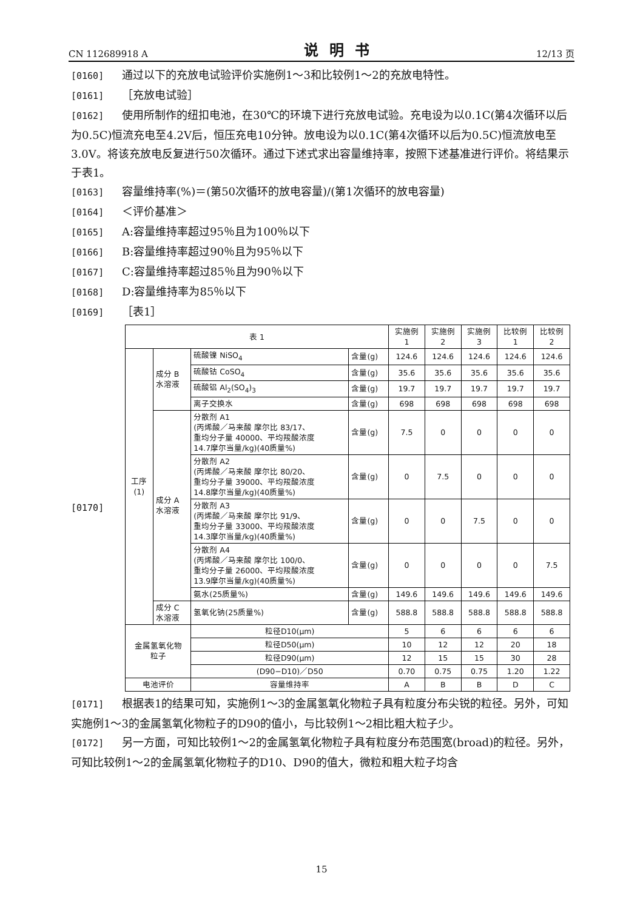CN 112689918 A 说明书 12/13 页
[0160] 通过以下的充放电试验评价实施例1～3和比较例1～2的充放电特性。
[0161] ［充放电试验］
[0162] 使用所制作的纽扣电池，在30℃的环境下进行充放电试验。充电设为以0.1C(第4次循环以后为0.5C)恒流充电至4.2V后，恒压充电10分钟。放电设为以0.1C(第4次循环以后为0.5C)恒流放电至3.0V。将该充放电反复进行50次循环。通过下述式求出容量维持率，按照下述基准进行评价。将结果示于表1。
[0163] 容量维持率(%)＝(第50次循环的放电容量)/(第1次循环的放电容量)
[0164] ＜评价基准＞
[0165] A:容量维持率超过95％且为100％以下
[0166] B:容量维持率超过90％且为95％以下
[0167] C:容量维持率超过85％且为90％以下
[0168] D:容量维持率为85％以下
[0169] ［表1］
[0170]
| 表 1 | | | | 实施例 1 | 实施例 2 | 实施例 3 | 比较例 1 | 比较例 2 |
| --- | --- | --- | --- | --- | --- | --- | --- | --- |
| 工序 (1) | 成分 B 水溶液 | 硫酸镍 NiSO<sub>4</sub> | 含量(g) | 124.6 | 124.6 | 124.6 | 124.6 | 124.6 |
| | | 硫酸钴 CoSO<sub>4</sub> | 含量(g) | 35.6 | 35.6 | 35.6 | 35.6 | 35.6 |
| | | 硫酸铝 Al<sub>2</sub>(SO<sub>4</sub>)<sub>3</sub> | 含量(g) | 19.7 | 19.7 | 19.7 | 19.7 | 19.7 |
| | | 离子交换水 | 含量(g) | 698 | 698 | 698 | 698 | 698 |
| | 成分 A 水溶液 | 分散剂 A1 (丙烯酸／马来酸 摩尔比 83/17、 重均分子量 40000、平均羧酸浓度 14.7摩尔当量/kg)(40质量%) | 含量(g) | 7.5 | 0 | 0 | 0 | 0 |
| | | 分散剂 A2 (丙烯酸／马来酸 摩尔比 80/20、 重均分子量 39000、平均羧酸浓度 14.8摩尔当量/kg)(40质量%) | 含量(g) | 0 | 7.5 | 0 | 0 | 0 |
| | | 分散剂 A3 (丙烯酸／马来酸 摩尔比 91/9、 重均分子量 33000、平均羧酸浓度 14.3摩尔当量/kg)(40质量%) | 含量(g) | 0 | 0 | 7.5 | 0 | 0 |
| | | 分散剂 A4 (丙烯酸／马来酸 摩尔比 100/0、 重均分子量 26000、平均羧酸浓度 13.9摩尔当量/kg)(40质量%) | 含量(g) | 0 | 0 | 0 | 0 | 7.5 |
| | | 氨水(25质量%) | 含量(g) | 149.6 | 149.6 | 149.6 | 149.6 | 149.6 |
| | 成分 C 水溶液 | 氢氧化钠(25质量%) | 含量(g) | 588.8 | 588.8 | 588.8 | 588.8 | 588.8 |
| 金属氢氧化物 粒子 | | 粒径D10(μm) | | 5 | 6 | 6 | 6 | 6 |
| | | 粒径D50(μm) | | 10 | 12 | 12 | 20 | 18 |
| | | 粒径D90(μm) | | 12 | 15 | 15 | 30 | 28 |
| | | (D90−D10)／D50 | | 0.70 | 0.75 | 0.75 | 1.20 | 1.22 |
| 电池评价 | | 容量维持率 | | A | B | B | D | C |
[0171] 根据表1的结果可知，实施例1～3的金属氢氧化物粒子具有粒度分布尖锐的粒径。另外，可知实施例1～3的金属氢氧化物粒子的D90的值小，与比较例1～2相比粗大粒子少。
[0172] 另一方面，可知比较例1～2的金属氢氧化物粒子具有粒度分布范围宽(broad)的粒径。另外，可知比较例1～2的金属氢氧化物粒子的D10、D90的值大，微粒和粗大粒子均含
15